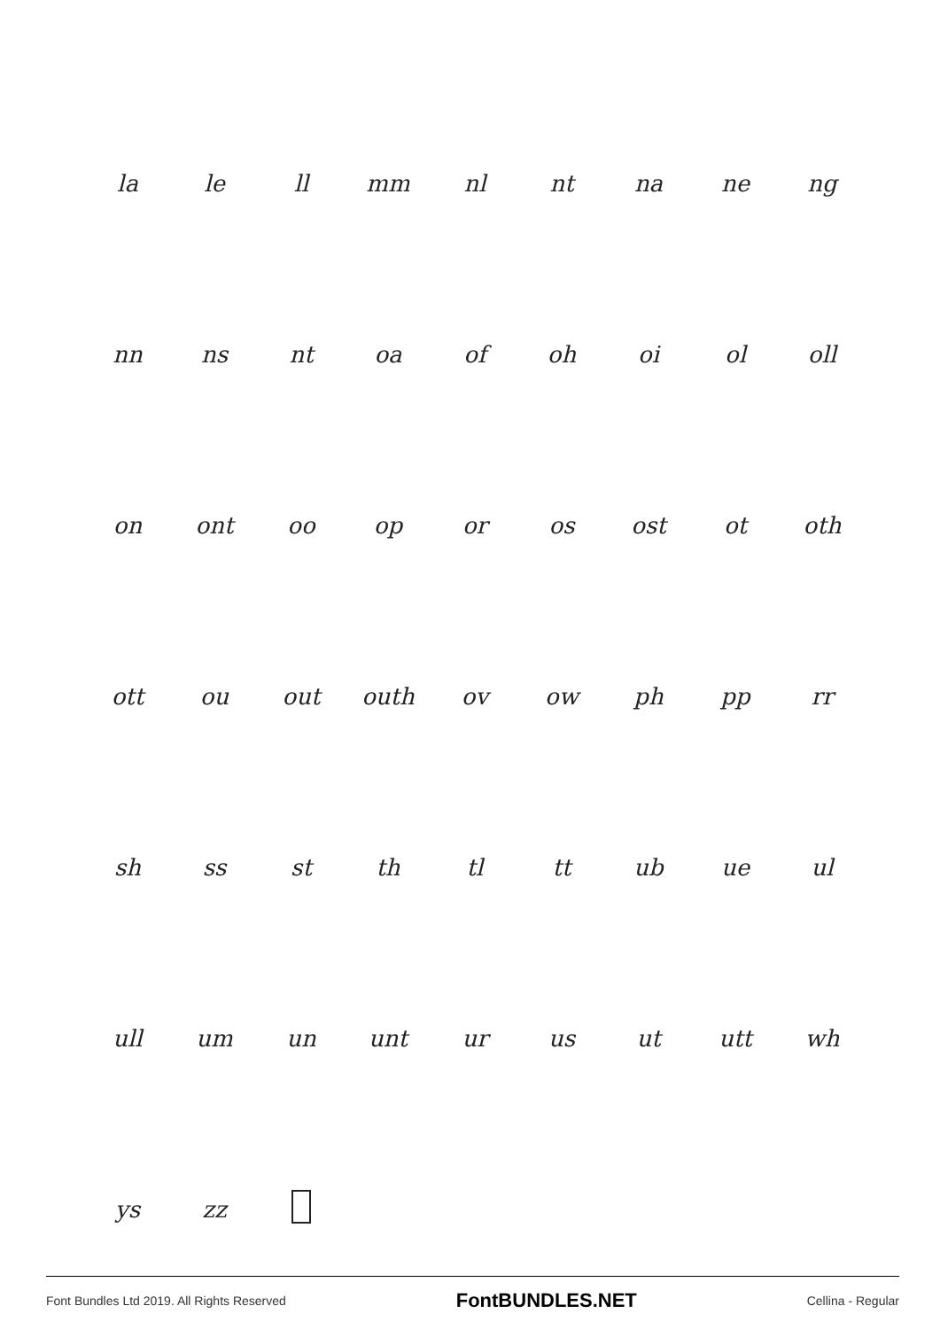| la | le | ll | mm | nl | nt | na | ne | ng |
| nn | ns | nt | oa | of | oh | oi | ol | oll |
| on | ont | oo | op | or | os | ost | ot | oth |
| ott | ou | out | outh | ov | ow | ph | pp | rr |
| sh | ss | st | th | tl | tt | ub | ue | ul |
| ull | um | un | unt | ur | us | ut | utt | wh |
| ys | zz | | | | | | | |
Font Bundles Ltd 2019. All Rights Reserved FontBUNDLES.NET Cellina - Regular